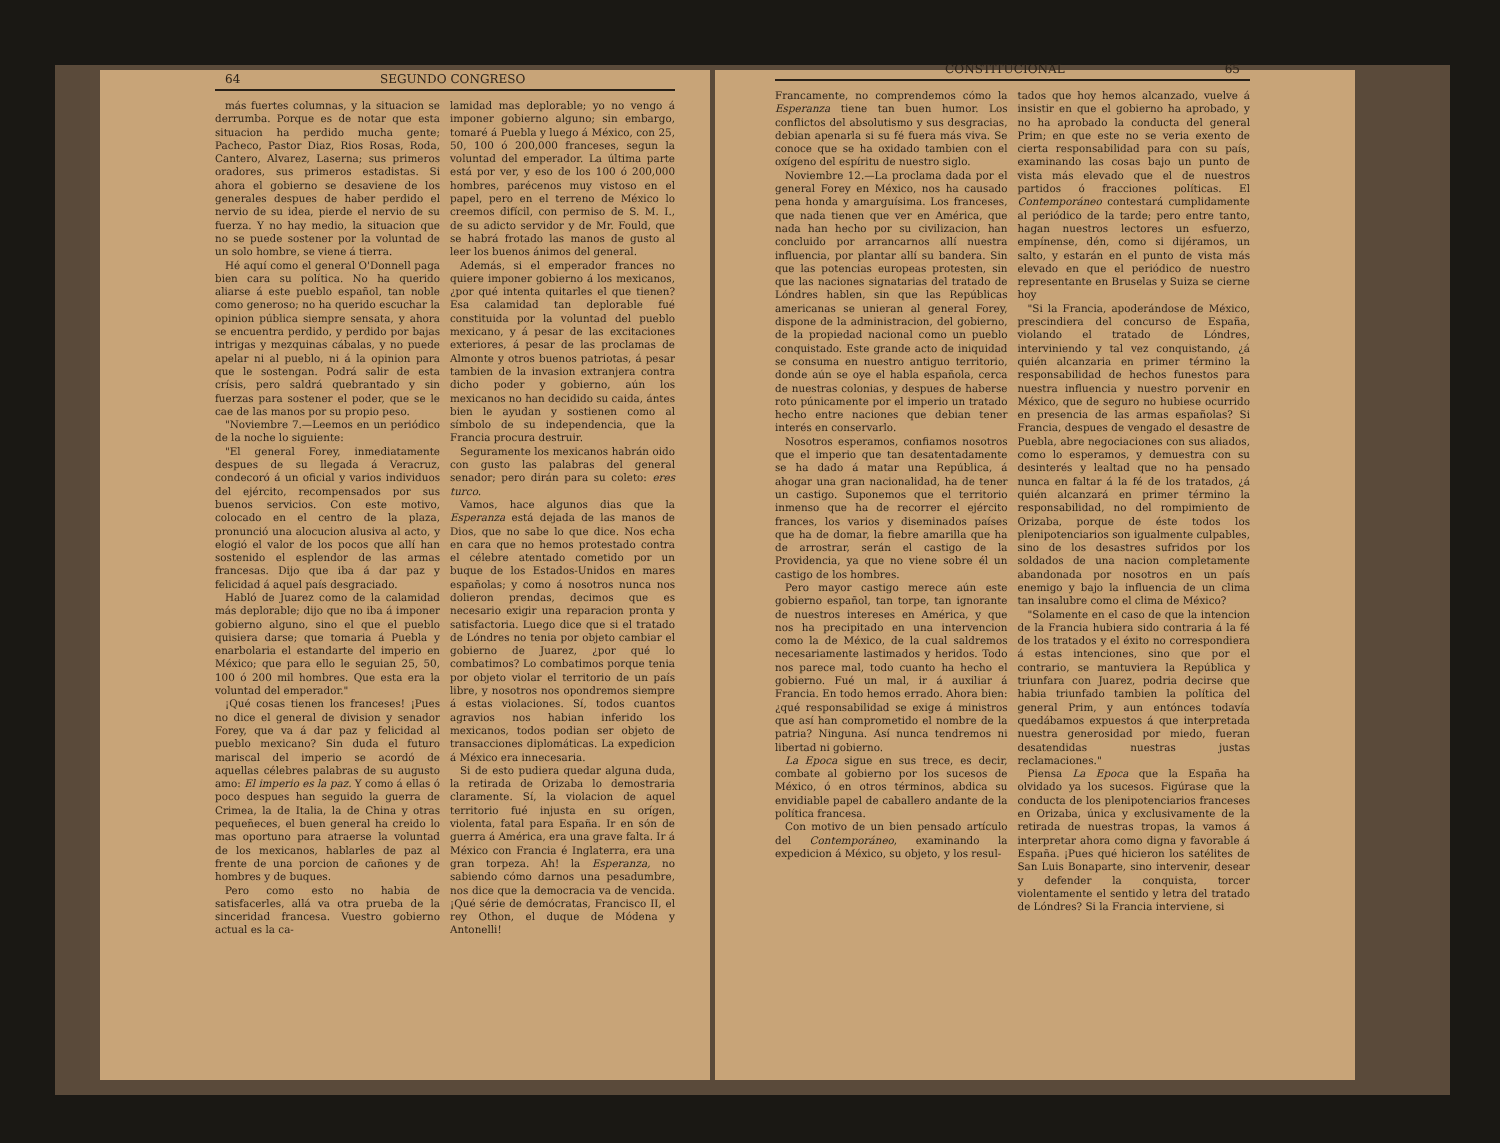64 SEGUNDO CONGRESO
más fuertes columnas, y la situacion se derrumba. Porque es de notar que esta situacion ha perdido mucha gente; Pacheco, Pastor Diaz, Rios Rosas, Roda, Cantero, Alvarez, Laserna; sus primeros oradores, sus primeros estadistas. Si ahora el gobierno se desaviene de los generales despues de haber perdido el nervio de su idea, pierde el nervio de su fuerza. Y no hay medio, la situacion que no se puede sostener por la voluntad de un solo hombre, se viene á tierra.
Hé aquí como el general O'Donnell paga bien cara su política. No ha querido aliarse á este pueblo español, tan noble como generoso; no ha querido escuchar la opinion pública siempre sensata, y ahora se encuentra perdido, y perdido por bajas intrigas y mezquinas cábalas, y no puede apelar ni al pueblo, ni á la opinion para que le sostengan. Podrá salir de esta crísis, pero saldrá quebrantado y sin fuerzas para sostener el poder, que se le cae de las manos por su propio peso.
"Noviembre 7.—Leemos en un periódico de la noche lo siguiente:
"El general Forey, inmediatamente despues de su llegada á Veracruz, condecoró á un oficial y varios individuos del ejército, recompensados por sus buenos servicios. Con este motivo, colocado en el centro de la plaza, pronunció una alocucion alusiva al acto, y elogió el valor de los pocos que allí han sostenido el esplendor de las armas francesas. Dijo que iba á dar paz y felicidad á aquel país desgraciado.
Habló de Juarez como de la calamidad más deplorable; dijo que no iba á imponer gobierno alguno, sino el que el pueblo quisiera darse; que tomaria á Puebla y enarbolaria el estandarte del imperio en México; que para ello le seguian 25, 50, 100 ó 200 mil hombres. Que esta era la voluntad del emperador."
¡Qué cosas tienen los franceses! ¡Pues no dice el general de division y senador Forey, que va á dar paz y felicidad al pueblo mexicano? Sin duda el futuro mariscal del imperio se acordó de aquellas célebres palabras de su augusto amo: El imperio es la paz. Y como á ellas ó poco despues han seguido la guerra de Crimea, la de Italia, la de China y otras pequeñeces, el buen general ha creido lo mas oportuno para atraerse la voluntad de los mexicanos, hablarles de paz al frente de una porcion de cañones y de hombres y de buques.
Pero como esto no habia de satisfacerles, allá va otra prueba de la sinceridad francesa. Vuestro gobierno actual es la ca-
lamidad mas deplorable; yo no vengo á imponer gobierno alguno; sin embargo, tomaré á Puebla y luego á México, con 25, 50, 100 ó 200,000 franceses, segun la voluntad del emperador. La última parte está por ver, y eso de los 100 ó 200,000 hombres, parécenos muy vistoso en el papel, pero en el terreno de México lo creemos difícil, con permiso de S. M. I., de su adicto servidor y de Mr. Fould, que se habrá frotado las manos de gusto al leer los buenos ánimos del general.
Además, si el emperador frances no quiere imponer gobierno á los mexicanos, ¿por qué intenta quitarles el que tienen? Esa calamidad tan deplorable fué constituida por la voluntad del pueblo mexicano, y á pesar de las excitaciones exteriores, á pesar de las proclamas de Almonte y otros buenos patriotas, á pesar tambien de la invasion extranjera contra dicho poder y gobierno, aún los mexicanos no han decidido su caida, ántes bien le ayudan y sostienen como al símbolo de su independencia, que la Francia procura destruir.
Seguramente los mexicanos habrán oido con gusto las palabras del general senador; pero dirán para su coleto: eres turco.
Vamos, hace algunos dias que la Esperanza está dejada de las manos de Dios, que no sabe lo que dice. Nos echa en cara que no hemos protestado contra el célebre atentado cometido por un buque de los Estados-Unidos en mares españolas; y como á nosotros nunca nos dolieron prendas, decimos que es necesario exigir una reparacion pronta y satisfactoria. Luego dice que si el tratado de Lóndres no tenia por objeto cambiar el gobierno de Juarez, ¿por qué lo combatimos? Lo combatimos porque tenia por objeto violar el territorio de un país libre, y nosotros nos opondremos siempre á estas violaciones. Sí, todos cuantos agravios nos habian inferido los mexicanos, todos podian ser objeto de transacciones diplomáticas. La expedicion á México era innecesaria.
Si de esto pudiera quedar alguna duda, la retirada de Orizaba lo demostraria claramente. Sí, la violacion de aquel territorio fué injusta en su orígen, violenta, fatal para España. Ir en són de guerra á América, era una grave falta. Ir á México con Francia é Inglaterra, era una gran torpeza. Ah! la Esperanza, no sabiendo cómo darnos una pesadumbre, nos dice que la democracia va de vencida. ¡Qué série de demócratas, Francisco II, el rey Othon, el duque de Módena y Antonelli!
CONSTITUCIONAL 65
Francamente, no comprendemos cómo la Esperanza tiene tan buen humor. Los conflictos del absolutismo y sus desgracias, debian apenarla si su fé fuera más viva. Se conoce que se ha oxidado tambien con el oxígeno del espíritu de nuestro siglo.
Noviembre 12.—La proclama dada por el general Forey en México, nos ha causado pena honda y amarguísima. Los franceses, que nada tienen que ver en América, que nada han hecho por su civilizacion, han concluido por arrancarnos allí nuestra influencia, por plantar allí su bandera. Sin que las potencias europeas protesten, sin que las naciones signatarias del tratado de Lóndres hablen, sin que las Repúblicas americanas se unieran al general Forey, dispone de la administracion, del gobierno, de la propiedad nacional como un pueblo conquistado. Este grande acto de iniquidad se consuma en nuestro antiguo territorio, donde aún se oye el habla española, cerca de nuestras colonias, y despues de haberse roto púnicamente por el imperio un tratado hecho entre naciones que debian tener interés en conservarlo.
Nosotros esperamos, confiamos nosotros que el imperio que tan desatentadamente se ha dado á matar una República, á ahogar una gran nacionalidad, ha de tener un castigo. Suponemos que el territorio inmenso que ha de recorrer el ejército frances, los varios y diseminados países que ha de domar, la fiebre amarilla que ha de arrostrar, serán el castigo de la Providencia, ya que no viene sobre él un castigo de los hombres.
Pero mayor castigo merece aún este gobierno español, tan torpe, tan ignorante de nuestros intereses en América, y que nos ha precipitado en una intervencion como la de México, de la cual saldremos necesariamente lastimados y heridos. Todo nos parece mal, todo cuanto ha hecho el gobierno. Fué un mal, ir á auxiliar á Francia. En todo hemos errado. Ahora bien: ¿qué responsabilidad se exige á ministros que así han comprometido el nombre de la patria? Ninguna. Así nunca tendremos ni libertad ni gobierno.
La Epoca sigue en sus trece, es decir, combate al gobierno por los sucesos de México, ó en otros términos, abdica su envidiable papel de caballero andante de la política francesa.
Con motivo de un bien pensado artículo del Contemporáneo, examinando la expedicion á México, su objeto, y los resul-
tados que hoy hemos alcanzado, vuelve á insistir en que el gobierno ha aprobado, y no ha aprobado la conducta del general Prim; en que este no se veria exento de cierta responsabilidad para con su país, examinando las cosas bajo un punto de vista más elevado que el de nuestros partidos ó fracciones políticas. El Contemporáneo contestará cumplidamente al periódico de la tarde; pero entre tanto, hagan nuestros lectores un esfuerzo, empínense, dén, como si dijéramos, un salto, y estarán en el punto de vista más elevado en que el periódico de nuestro representante en Bruselas y Suiza se cierne hoy
"Si la Francia, apoderándose de México, prescindiera del concurso de España, violando el tratado de Lóndres, interviniendo y tal vez conquistando, ¿á quién alcanzaria en primer término la responsabilidad de hechos funestos para nuestra influencia y nuestro porvenir en México, que de seguro no hubiese ocurrido en presencia de las armas españolas? Si Francia, despues de vengado el desastre de Puebla, abre negociaciones con sus aliados, como lo esperamos, y demuestra con su desinterés y lealtad que no ha pensado nunca en faltar á la fé de los tratados, ¿á quién alcanzará en primer término la responsabilidad, no del rompimiento de Orizaba, porque de éste todos los plenipotenciarios son igualmente culpables, sino de los desastres sufridos por los soldados de una nacion completamente abandonada por nosotros en un país enemigo y bajo la influencia de un clima tan insalubre como el clima de México?
"Solamente en el caso de que la intencion de la Francia hubiera sido contraria á la fé de los tratados y el éxito no correspondiera á estas intenciones, sino que por el contrario, se mantuviera la República y triunfara con Juarez, podria decirse que habia triunfado tambien la política del general Prim, y aun entónces todavía quedábamos expuestos á que interpretada nuestra generosidad por miedo, fueran desatendidas nuestras justas reclamaciones."
Piensa La Epoca que la España ha olvidado ya los sucesos. Figúrase que la conducta de los plenipotenciarios franceses en Orizaba, única y exclusivamente de la retirada de nuestras tropas, la vamos á interpretar ahora como digna y favorable á España. ¡Pues qué hicieron los satélites de San Luis Bonaparte, sino intervenir, desear y defender la conquista, torcer violentamente el sentido y letra del tratado de Lóndres? Si la Francia interviene, si